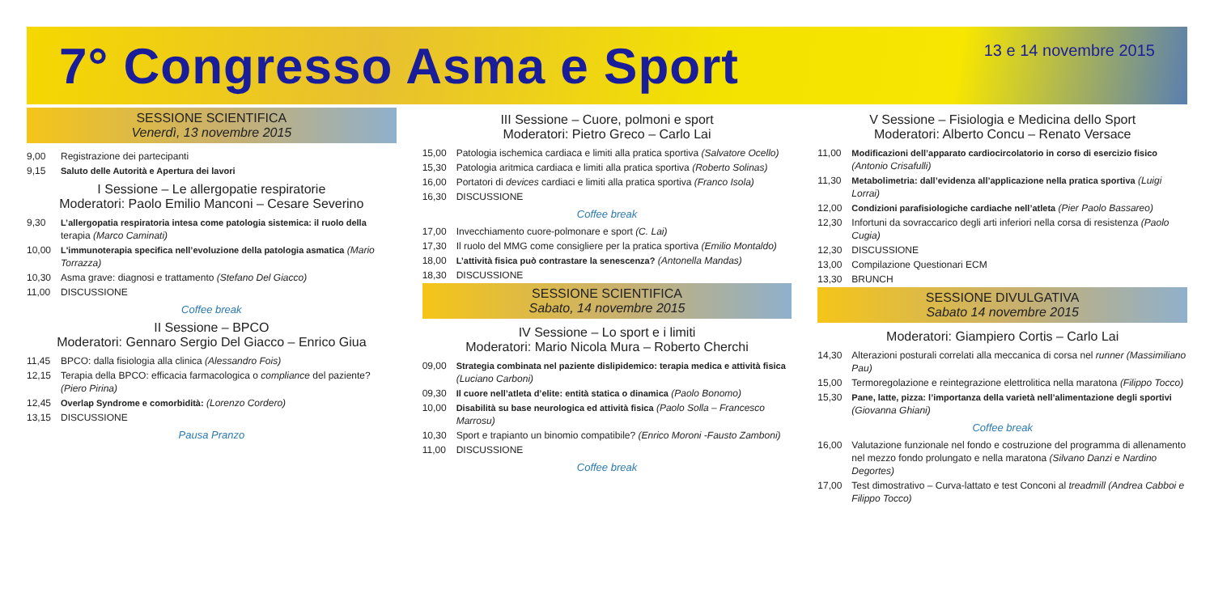7° Congresso Asma e Sport
13 e 14 novembre 2015
SESSIONE SCIENTIFICA
Venerdì, 13 novembre 2015
9,00 Registrazione dei partecipanti
9,15 Saluto delle Autorità e Apertura dei lavori
I Sessione – Le allergopatie respiratorie
Moderatori: Paolo Emilio Manconi – Cesare Severino
9,30 L’allergopatia respiratoria intesa come patologia sistemica: il ruolo della terapia (Marco Caminati)
10,00 L'immunoterapia specifica nell’evoluzione della patologia asmatica (Mario Torrazza)
10,30 Asma grave: diagnosi e trattamento (Stefano Del Giacco)
11,00 DISCUSSIONE
Coffee break
II Sessione – BPCO
Moderatori: Gennaro Sergio Del Giacco – Enrico Giua
11,45 BPCO: dalla fisiologia alla clinica (Alessandro Fois)
12,15 Terapia della BPCO: efficacia farmacologica o compliance del paziente? (Piero Pirina)
12,45 Overlap Syndrome e comorbidità: (Lorenzo Cordero)
13,15 DISCUSSIONE
Pausa Pranzo
III Sessione – Cuore, polmoni e sport
Moderatori: Pietro Greco – Carlo Lai
15,00 Patologia ischemica cardiaca e limiti alla pratica sportiva (Salvatore Ocello)
15,30 Patologia aritmica cardiaca e limiti alla pratica sportiva (Roberto Solinas)
16,00 Portatori di devices cardiaci e limiti alla pratica sportiva (Franco Isola)
16,30 DISCUSSIONE
Coffee break
17,00 Invecchiamento cuore-polmonare e sport (C. Lai)
17,30 Il ruolo del MMG come consigliere per la pratica sportiva (Emilio Montaldo)
18,00 L’attività fisica può contrastare la senescenza? (Antonella Mandas)
18,30 DISCUSSIONE
SESSIONE SCIENTIFICA
Sabato, 14 novembre 2015
IV Sessione – Lo sport e i limiti
Moderatori: Mario Nicola Mura – Roberto Cherchi
09,00 Strategia combinata nel paziente dislipidemico: terapia medica e attività fisica (Luciano Carboni)
09,30 Il cuore nell’atleta d’elite: entità statica o dinamica (Paolo Bonomo)
10,00 Disabilità su base neurologica ed attività fisica (Paolo Solla – Francesco Marrosu)
10,30 Sport e trapianto un binomio compatibile? (Enrico Moroni -Fausto Zamboni)
11,00 DISCUSSIONE
Coffee break
V Sessione – Fisiologia e Medicina dello Sport
Moderatori: Alberto Concu – Renato Versace
11,00 Modificazioni dell’apparato cardiocircolatorio in corso di esercizio fisico (Antonio Crisafulli)
11,30 Metabolimetria: dall’evidenza all’applicazione nella pratica sportiva (Luigi Lorrai)
12,00 Condizioni parafisiologiche cardiache nell’atleta (Pier Paolo Bassareo)
12,30 Infortuni da sovraccarico degli arti inferiori nella corsa di resistenza (Paolo Cugia)
12,30 DISCUSSIONE
13,00 Compilazione Questionari ECM
13,30 BRUNCH
SESSIONE DIVULGATIVA
Sabato 14 novembre 2015
Moderatori: Giampiero Cortis – Carlo Lai
14,30 Alterazioni posturali correlati alla meccanica di corsa nel runner (Massimiliano Pau)
15,00 Termoregolazione e reintegrazione elettrolitica nella maratona (Filippo Tocco)
15,30 Pane, latte, pizza: l’importanza della varietà nell’alimentazione degli sportivi (Giovanna Ghiani)
Coffee break
16,00 Valutazione funzionale nel fondo e costruzione del programma di allenamento nel mezzo fondo prolungato e nella maratona (Silvano Danzi e Nardino Degortes)
17,00 Test dimostrativo – Curva-lattato e test Conconi al treadmill (Andrea Cabboi e Filippo Tocco)